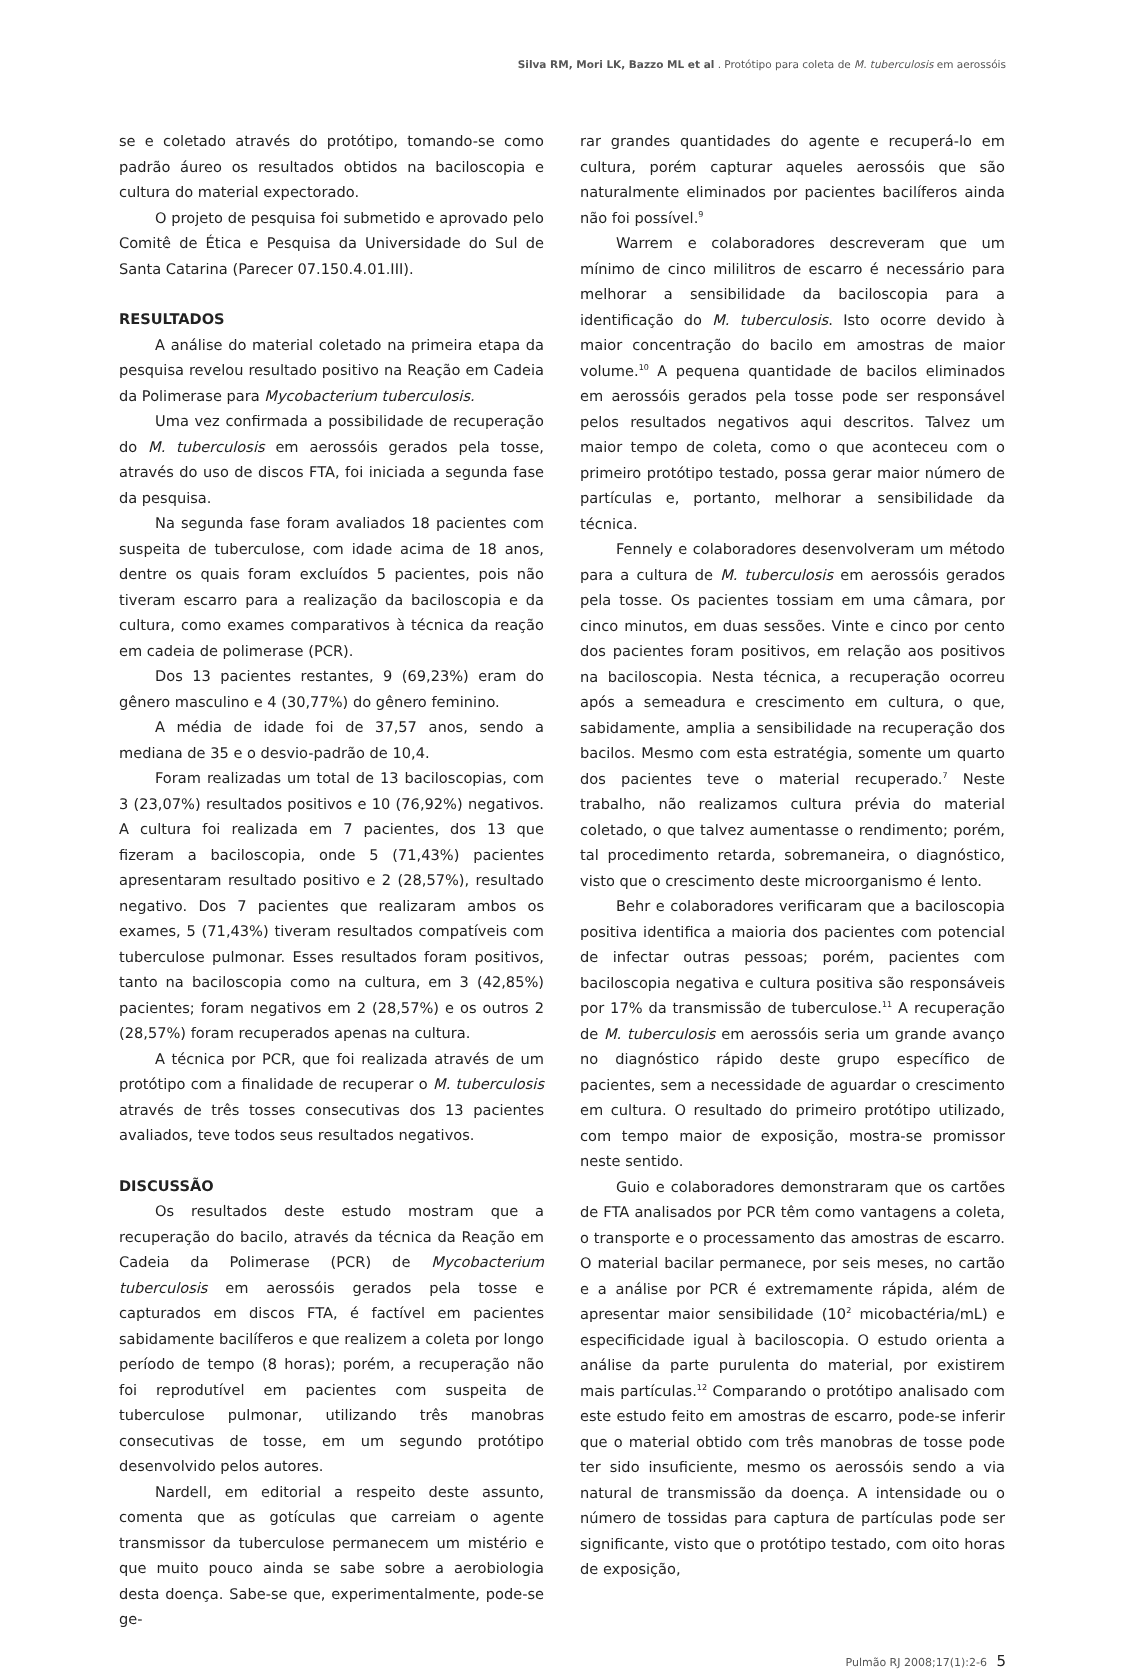Silva RM, Mori LK, Bazzo ML et al . Protótipo para coleta de M. tuberculosis em aerossóis
se e coletado através do protótipo, tomando-se como padrão áureo os resultados obtidos na baciloscopia e cultura do material expectorado.
O projeto de pesquisa foi submetido e aprovado pelo Comitê de Ética e Pesquisa da Universidade do Sul de Santa Catarina (Parecer 07.150.4.01.III).
RESULTADOS
A análise do material coletado na primeira etapa da pesquisa revelou resultado positivo na Reação em Cadeia da Polimerase para Mycobacterium tuberculosis.
Uma vez confirmada a possibilidade de recuperação do M. tuberculosis em aerossóis gerados pela tosse, através do uso de discos FTA, foi iniciada a segunda fase da pesquisa.
Na segunda fase foram avaliados 18 pacientes com suspeita de tuberculose, com idade acima de 18 anos, dentre os quais foram excluídos 5 pacientes, pois não tiveram escarro para a realização da baciloscopia e da cultura, como exames comparativos à técnica da reação em cadeia de polimerase (PCR).
Dos 13 pacientes restantes, 9 (69,23%) eram do gênero masculino e 4 (30,77%) do gênero feminino.
A média de idade foi de 37,57 anos, sendo a mediana de 35 e o desvio-padrão de 10,4.
Foram realizadas um total de 13 baciloscopias, com 3 (23,07%) resultados positivos e 10 (76,92%) negativos. A cultura foi realizada em 7 pacientes, dos 13 que fizeram a baciloscopia, onde 5 (71,43%) pacientes apresentaram resultado positivo e 2 (28,57%), resultado negativo. Dos 7 pacientes que realizaram ambos os exames, 5 (71,43%) tiveram resultados compatíveis com tuberculose pulmonar. Esses resultados foram positivos, tanto na baciloscopia como na cultura, em 3 (42,85%) pacientes; foram negativos em 2 (28,57%) e os outros 2 (28,57%) foram recuperados apenas na cultura.
A técnica por PCR, que foi realizada através de um protótipo com a finalidade de recuperar o M. tuberculosis através de três tosses consecutivas dos 13 pacientes avaliados, teve todos seus resultados negativos.
DISCUSSÃO
Os resultados deste estudo mostram que a recuperação do bacilo, através da técnica da Reação em Cadeia da Polimerase (PCR) de Mycobacterium tuberculosis em aerossóis gerados pela tosse e capturados em discos FTA, é factível em pacientes sabidamente bacilíferos e que realizem a coleta por longo período de tempo (8 horas); porém, a recuperação não foi reprodutível em pacientes com suspeita de tuberculose pulmonar, utilizando três manobras consecutivas de tosse, em um segundo protótipo desenvolvido pelos autores.
Nardell, em editorial a respeito deste assunto, comenta que as gotículas que carreiam o agente transmissor da tuberculose permanecem um mistério e que muito pouco ainda se sabe sobre a aerobiologia desta doença. Sabe-se que, experimentalmente, pode-se ge-
rar grandes quantidades do agente e recuperá-lo em cultura, porém capturar aqueles aerossóis que são naturalmente eliminados por pacientes bacilíferos ainda não foi possível.<sup>9</sup>
Warrem e colaboradores descreveram que um mínimo de cinco mililitros de escarro é necessário para melhorar a sensibilidade da baciloscopia para a identificação do M. tuberculosis. Isto ocorre devido à maior concentração do bacilo em amostras de maior volume.<sup>10</sup> A pequena quantidade de bacilos eliminados em aerossóis gerados pela tosse pode ser responsável pelos resultados negativos aqui descritos. Talvez um maior tempo de coleta, como o que aconteceu com o primeiro protótipo testado, possa gerar maior número de partículas e, portanto, melhorar a sensibilidade da técnica.
Fennely e colaboradores desenvolveram um método para a cultura de M. tuberculosis em aerossóis gerados pela tosse. Os pacientes tossiam em uma câmara, por cinco minutos, em duas sessões. Vinte e cinco por cento dos pacientes foram positivos, em relação aos positivos na baciloscopia. Nesta técnica, a recuperação ocorreu após a semeadura e crescimento em cultura, o que, sabidamente, amplia a sensibilidade na recuperação dos bacilos. Mesmo com esta estratégia, somente um quarto dos pacientes teve o material recuperado.<sup>7</sup> Neste trabalho, não realizamos cultura prévia do material coletado, o que talvez aumentasse o rendimento; porém, tal procedimento retarda, sobremaneira, o diagnóstico, visto que o crescimento deste microorganismo é lento.
Behr e colaboradores verificaram que a baciloscopia positiva identifica a maioria dos pacientes com potencial de infectar outras pessoas; porém, pacientes com baciloscopia negativa e cultura positiva são responsáveis por 17% da transmissão de tuberculose.<sup>11</sup> A recuperação de M. tuberculosis em aerossóis seria um grande avanço no diagnóstico rápido deste grupo específico de pacientes, sem a necessidade de aguardar o crescimento em cultura. O resultado do primeiro protótipo utilizado, com tempo maior de exposição, mostra-se promissor neste sentido.
Guio e colaboradores demonstraram que os cartões de FTA analisados por PCR têm como vantagens a coleta, o transporte e o processamento das amostras de escarro. O material bacilar permanece, por seis meses, no cartão e a análise por PCR é extremamente rápida, além de apresentar maior sensibilidade (10<sup>2</sup> micobactéria/mL) e especificidade igual à baciloscopia. O estudo orienta a análise da parte purulenta do material, por existirem mais partículas.<sup>12</sup> Comparando o protótipo analisado com este estudo feito em amostras de escarro, pode-se inferir que o material obtido com três manobras de tosse pode ter sido insuficiente, mesmo os aerossóis sendo a via natural de transmissão da doença. A intensidade ou o número de tossidas para captura de partículas pode ser significante, visto que o protótipo testado, com oito horas de exposição,
Pulmão RJ 2008;17(1):2-6 5